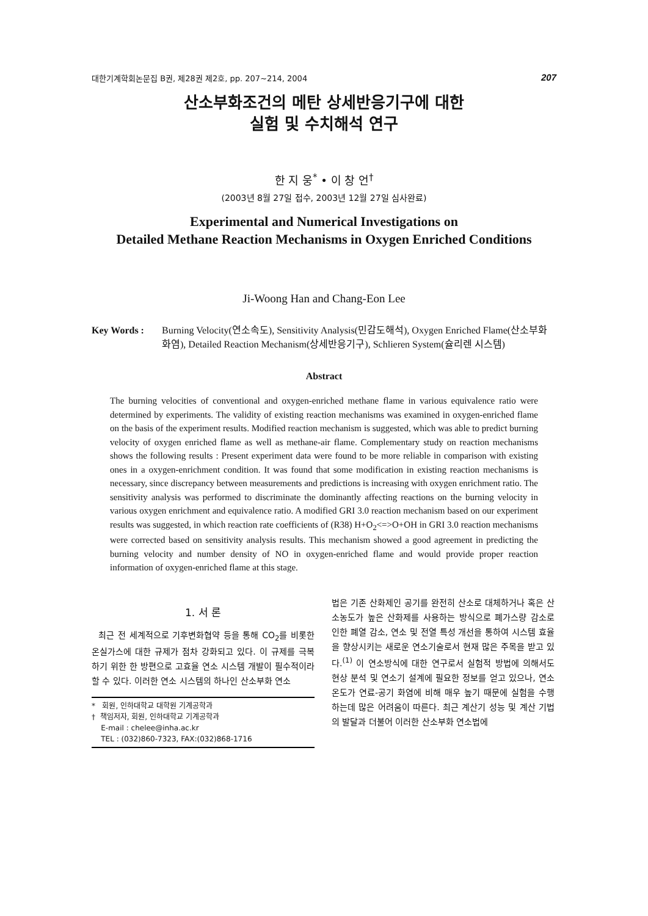대한기계학회논문집 B권, 제28권 제2호, pp. 207~214, 2004 207
산소부화조건의 메탄 상세반응기구에 대한
실험 및 수치해석 연구
한 지 웅<sup>*</sup> • 이 창 언<sup>†</sup>
(2003년 8월 27일 접수, 2003년 12월 27일 심사완료)
Experimental and Numerical Investigations on
Detailed Methane Reaction Mechanisms in Oxygen Enriched Conditions
Ji-Woong Han and Chang-Eon Lee
Key Words : Burning Velocity(연소속도), Sensitivity Analysis(민감도해석), Oxygen Enriched Flame(산소부화화염), Detailed Reaction Mechanism(상세반응기구), Schlieren System(슐리렌 시스템)
Abstract
The burning velocities of conventional and oxygen-enriched methane flame in various equivalence ratio were determined by experiments. The validity of existing reaction mechanisms was examined in oxygen-enriched flame on the basis of the experiment results. Modified reaction mechanism is suggested, which was able to predict burning velocity of oxygen enriched flame as well as methane-air flame. Complementary study on reaction mechanisms shows the following results : Present experiment data were found to be more reliable in comparison with existing ones in a oxygen-enrichment condition. It was found that some modification in existing reaction mechanisms is necessary, since discrepancy between measurements and predictions is increasing with oxygen enrichment ratio. The sensitivity analysis was performed to discriminate the dominantly affecting reactions on the burning velocity in various oxygen enrichment and equivalence ratio. A modified GRI 3.0 reaction mechanism based on our experiment results was suggested, in which reaction rate coefficients of (R38) H+O<sub>2</sub><=>O+OH in GRI 3.0 reaction mechanisms were corrected based on sensitivity analysis results. This mechanism showed a good agreement in predicting the burning velocity and number density of NO in oxygen-enriched flame and would provide proper reaction information of oxygen-enriched flame at this stage.
1. 서 론
최근 전 세계적으로 기후변화협약 등을 통해 CO<sub>2</sub>를 비롯한 온실가스에 대한 규제가 점차 강화되고 있다. 이 규제를 극복하기 위한 한 방편으로 고효율 연소 시스템 개발이 필수적이라 할 수 있다. 이러한 연소 시스템의 하나인 산소부화 연소
* 회원, 인하대학교 대학원 기계공학과
† 책임저자, 회원, 인하대학교 기계공학과
E-mail : chelee@inha.ac.kr
TEL : (032)860-7323, FAX:(032)868-1716
법은 기존 산화제인 공기를 완전히 산소로 대체하거나 혹은 산소농도가 높은 산화제를 사용하는 방식으로 폐가스량 감소로 인한 폐열 감소, 연소 및 전열 특성 개선을 통하여 시스템 효율을 향상시키는 새로운 연소기술로서 현재 많은 주목을 받고 있다.<sup>(1)</sup> 이 연소방식에 대한 연구로서 실험적 방법에 의해서도 현상 분석 및 연소기 설계에 필요한 정보를 얻고 있으나, 연소온도가 연료-공기 화염에 비해 매우 높기 때문에 실험을 수행하는데 많은 어려움이 따른다. 최근 계산기 성능 및 계산 기법의 발달과 더불어 이러한 산소부화 연소법에